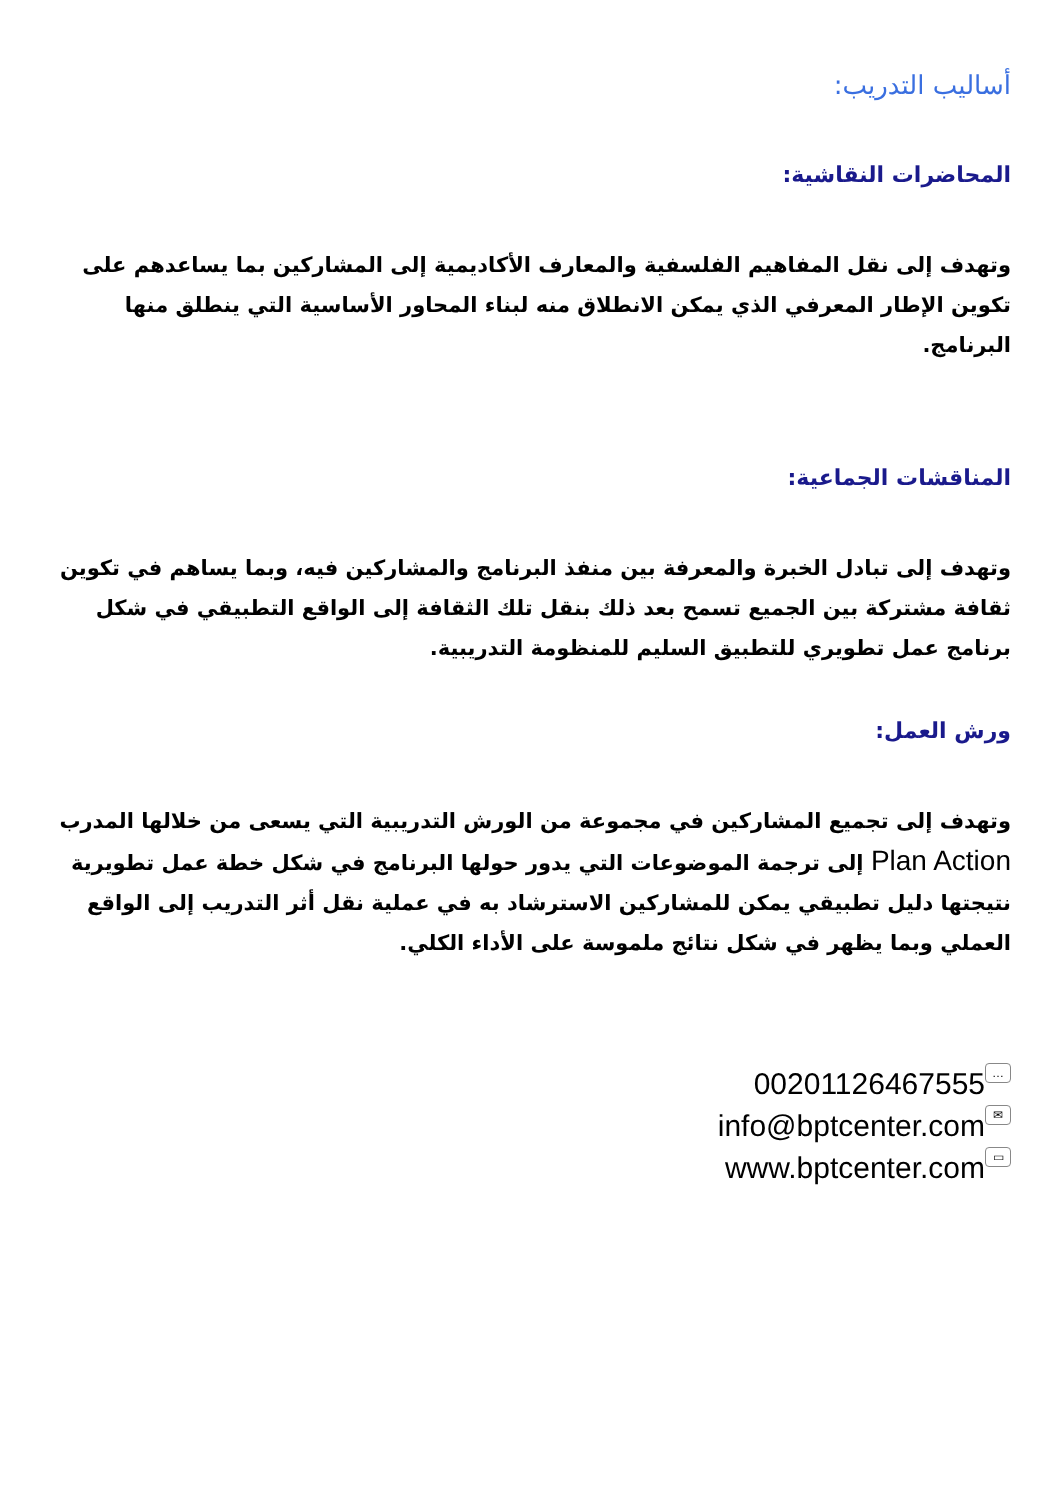أساليب التدريب:
المحاضرات النقاشية:
وتهدف إلى نقل المفاهيم الفلسفية والمعارف الأكاديمية إلى المشاركين بما يساعدهم على تكوين الإطار المعرفي الذي يمكن الانطلاق منه لبناء المحاور الأساسية التي ينطلق منها البرنامج.
المناقشات الجماعية:
وتهدف إلى تبادل الخبرة والمعرفة بين منفذ البرنامج والمشاركين فيه، وبما يساهم في تكوين ثقافة مشتركة بين الجميع تسمح بعد ذلك بنقل تلك الثقافة إلى الواقع التطبيقي في شكل برنامج عمل تطويري للتطبيق السليم للمنظومة التدريبية.
ورش العمل:
وتهدف إلى تجميع المشاركين في مجموعة من الورش التدريبية التي يسعى من خلالها المدرب Plan Action إلى ترجمة الموضوعات التي يدور حولها البرنامج في شكل خطة عمل تطويرية نتيجتها دليل تطبيقي يمكن للمشاركين الاسترشاد به في عملية نقل أثر التدريب إلى الواقع العملي وبما يظهر في شكل نتائج ملموسة على الأداء الكلي.
00201126467555 …
info@bptcenter.com ✉
www.bptcenter.com ▭